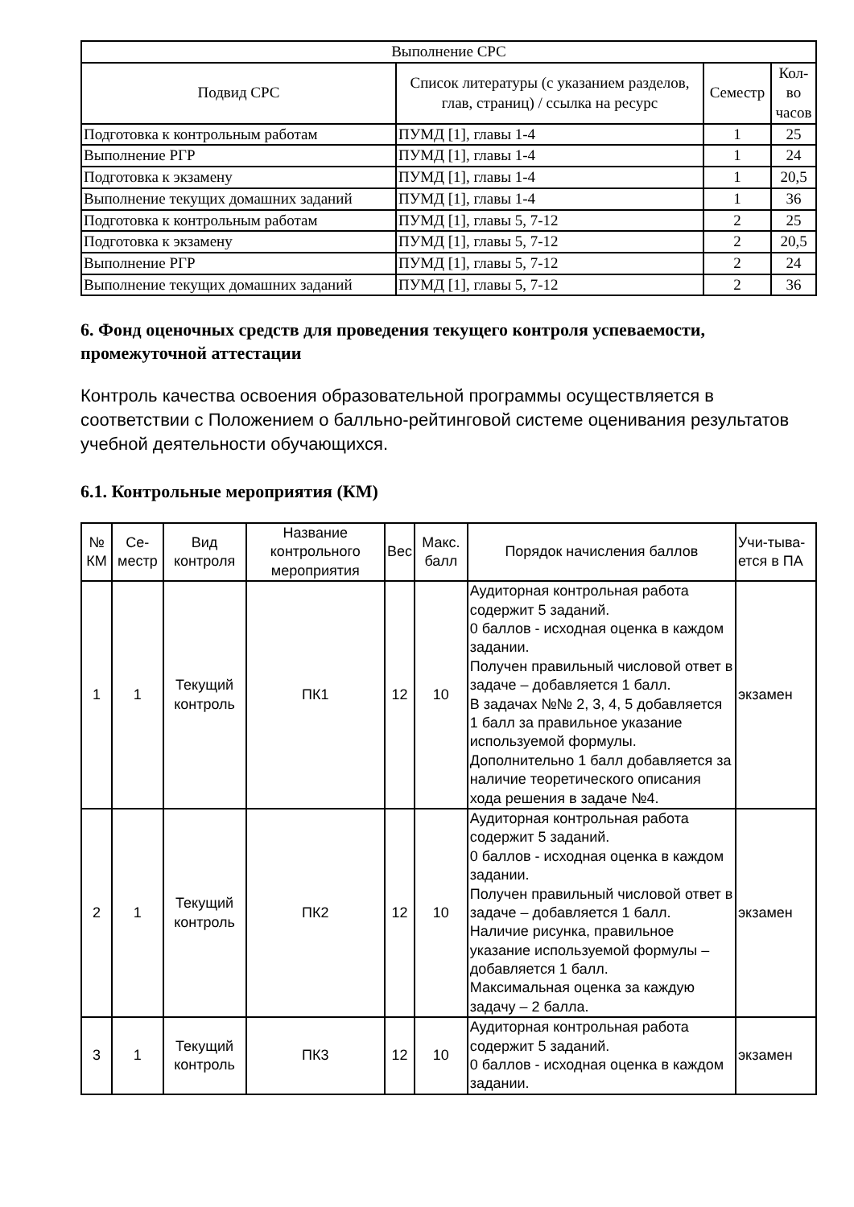| Выполнение СРС | | | |
| --- | --- | --- | --- |
| Подвид СРС | Список литературы (с указанием разделов, глав, страниц) / ссылка на ресурс | Семестр | Кол-во часов |
| Подготовка к контрольным работам | ПУМД [1], главы 1-4 | 1 | 25 |
| Выполнение РГР | ПУМД [1], главы 1-4 | 1 | 24 |
| Подготовка к экзамену | ПУМД [1], главы 1-4 | 1 | 20,5 |
| Выполнение текущих домашних заданий | ПУМД [1], главы 1-4 | 1 | 36 |
| Подготовка к контрольным работам | ПУМД [1], главы 5, 7-12 | 2 | 25 |
| Подготовка к экзамену | ПУМД [1], главы 5, 7-12 | 2 | 20,5 |
| Выполнение РГР | ПУМД [1], главы 5, 7-12 | 2 | 24 |
| Выполнение текущих домашних заданий | ПУМД [1], главы 5, 7-12 | 2 | 36 |
6. Фонд оценочных средств для проведения текущего контроля успеваемости, промежуточной аттестации
Контроль качества освоения образовательной программы осуществляется в соответствии с Положением о балльно-рейтинговой системе оценивания результатов учебной деятельности обучающихся.
6.1. Контрольные мероприятия (КМ)
| № КМ | Се-местр | Вид контроля | Название контрольного мероприятия | Вес | Макс. балл | Порядок начисления баллов | Учи-тыва-ется в ПА |
| --- | --- | --- | --- | --- | --- | --- | --- |
| 1 | 1 | Текущий контроль | ПК1 | 12 | 10 | Аудиторная контрольная работа содержит 5 заданий. 0 баллов - исходная оценка в каждом задании. Получен правильный числовой ответ в задаче – добавляется 1 балл. В задачах №№ 2, 3, 4, 5 добавляется 1 балл за правильное указание используемой формулы. Дополнительно 1 балл добавляется за наличие теоретического описания хода решения в задаче №4. | экзамен |
| 2 | 1 | Текущий контроль | ПК2 | 12 | 10 | Аудиторная контрольная работа содержит 5 заданий. 0 баллов - исходная оценка в каждом задании. Получен правильный числовой ответ в задаче – добавляется 1 балл. Наличие рисунка, правильное указание используемой формулы – добавляется 1 балл. Максимальная оценка за каждую задачу – 2 балла. | экзамен |
| 3 | 1 | Текущий контроль | ПК3 | 12 | 10 | Аудиторная контрольная работа содержит 5 заданий. 0 баллов - исходная оценка в каждом задании. | экзамен |